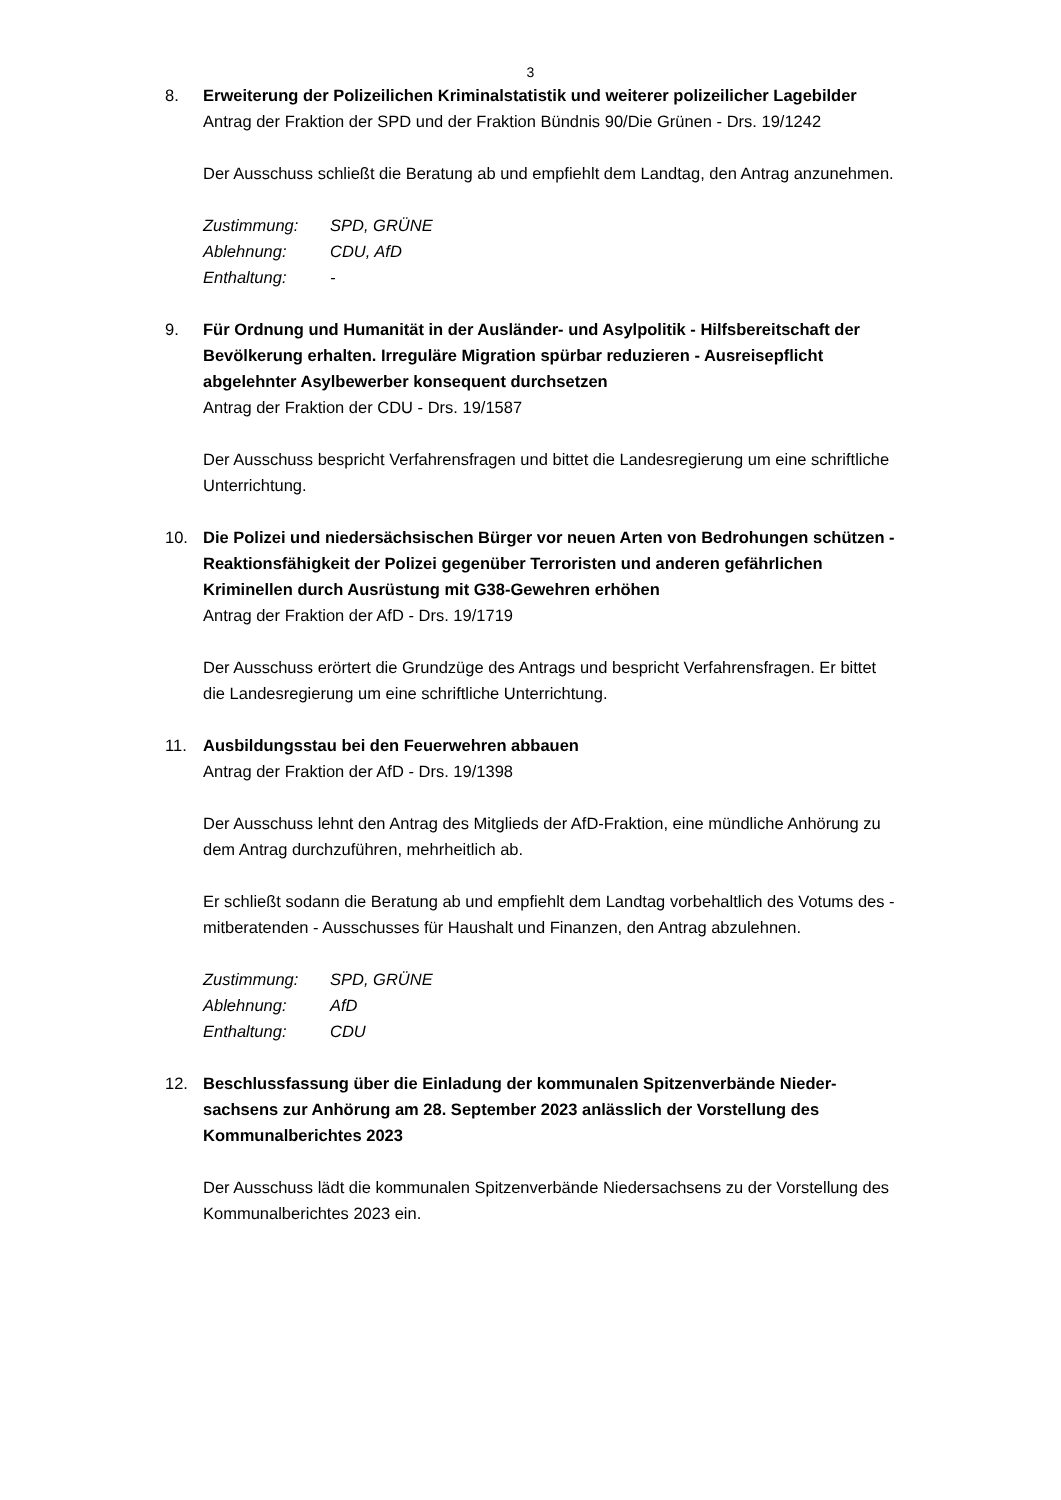3
8. Erweiterung der Polizeilichen Kriminalstatistik und weiterer polizeilicher Lagebilder
Antrag der Fraktion der SPD und der Fraktion Bündnis 90/Die Grünen - Drs. 19/1242
Der Ausschuss schließt die Beratung ab und empfiehlt dem Landtag, den Antrag anzunehmen.
| Zustimmung: | SPD, GRÜNE |
| Ablehnung: | CDU, AfD |
| Enthaltung: | - |
9. Für Ordnung und Humanität in der Ausländer- und Asylpolitik - Hilfsbereitschaft der Bevölkerung erhalten. Irreguläre Migration spürbar reduzieren - Ausreisepflicht abgelehnter Asylbewerber konsequent durchsetzen
Antrag der Fraktion der CDU - Drs. 19/1587
Der Ausschuss bespricht Verfahrensfragen und bittet die Landesregierung um eine schriftliche Unterrichtung.
10. Die Polizei und niedersächsischen Bürger vor neuen Arten von Bedrohungen schützen - Reaktionsfähigkeit der Polizei gegenüber Terroristen und anderen gefährlichen Kriminellen durch Ausrüstung mit G38-Gewehren erhöhen
Antrag der Fraktion der AfD - Drs. 19/1719
Der Ausschuss erörtert die Grundzüge des Antrags und bespricht Verfahrensfragen. Er bittet die Landesregierung um eine schriftliche Unterrichtung.
11. Ausbildungsstau bei den Feuerwehren abbauen
Antrag der Fraktion der AfD - Drs. 19/1398
Der Ausschuss lehnt den Antrag des Mitglieds der AfD-Fraktion, eine mündliche Anhörung zu dem Antrag durchzuführen, mehrheitlich ab.
Er schließt sodann die Beratung ab und empfiehlt dem Landtag vorbehaltlich des Votums des - mitberatenden - Ausschusses für Haushalt und Finanzen, den Antrag abzulehnen.
| Zustimmung: | SPD, GRÜNE |
| Ablehnung: | AfD |
| Enthaltung: | CDU |
12. Beschlussfassung über die Einladung der kommunalen Spitzenverbände Nieder-sachsens zur Anhörung am 28. September 2023 anlässlich der Vorstellung des Kommunalberichtes 2023
Der Ausschuss lädt die kommunalen Spitzenverbände Niedersachsens zu der Vorstellung des Kommunalberichtes 2023 ein.